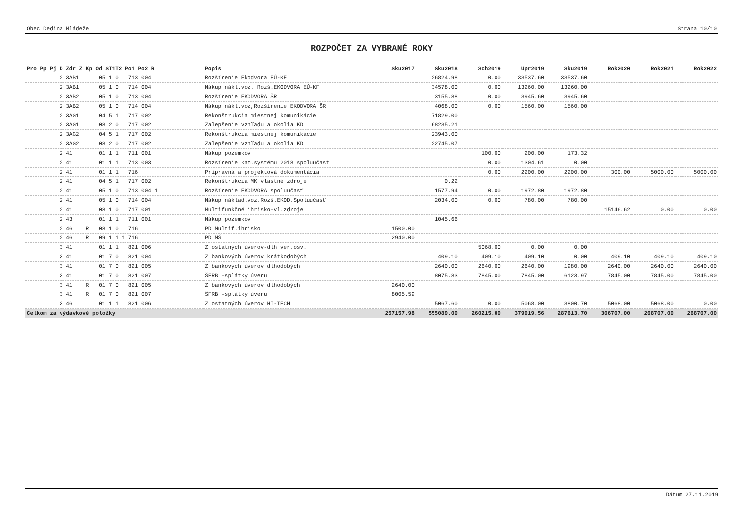Obec Dedina Mládeže Strana 10/10
ROZPOČET ZA VYBRANÉ ROKY
| Pro Pp Pj D Zdr Z Kp Od ST1T2 Po1 Po2 R | Popis | Sku2017 | Sku2018 | Sch2019 | Upr2019 | Sku2019 | Rok2020 | Rok2021 | Rok2022 |
| --- | --- | --- | --- | --- | --- | --- | --- | --- | --- |
| 2 3AB1 05 1 0 713 004 | Rozšírenie Ekodvora EÚ-KF | | 26824.98 | 0.00 | 33537.60 | 33537.60 | | | |
| 2 3AB1 05 1 0 714 004 | Nákup nákl.voz. Rozš.EKODVORA EÚ-KF | | 34578.00 | 0.00 | 13260.00 | 13260.00 | | | |
| 2 3AB2 05 1 0 713 004 | Rozšírenie EKODVORA ŠR | | 3155.88 | 0.00 | 3945.60 | 3945.60 | | | |
| 2 3AB2 05 1 0 714 004 | Nákup nákl.voz,Rozšírenie EKODVORA ŠR | | 4068.00 | 0.00 | 1560.00 | 1560.00 | | | |
| 2 3AG1 04 5 1 717 002 | Rekonštrukcia miestnej komunikácie | | 71829.00 | | | | | | |
| 2 3AG1 08 2 0 717 002 | Zalepšenie vzhľadu a okolia KD | | 68235.21 | | | | | | |
| 2 3AG2 04 5 1 717 002 | Rekonštrukcia miestnej komunikácie | | 23943.00 | | | | | | |
| 2 3AG2 08 2 0 717 002 | Zalepšenie vzhľadu a okolia KD | | 22745.07 | | | | | | |
| 2 41 01 1 1 711 001 | Nákup pozemkov | | | 100.00 | 200.00 | 173.32 | | | |
| 2 41 01 1 1 713 003 | Rozsírenie kam.systému 2018 spoluučast | | | 0.00 | 1304.61 | 0.00 | | | |
| 2 41 01 1 1 716 | Prípravná a projektová dokumentácia | | | 0.00 | 2200.00 | 2200.00 | 300.00 | 5000.00 | 5000.00 |
| 2 41 04 5 1 717 002 | Rekonštrukcia MK vlastné zdroje | | 0.22 | | | | | | |
| 2 41 05 1 0 713 004 1 | Rozšírenie EKODVORA spoluučasť | | 1577.94 | 0.00 | 1972.80 | 1972.80 | | | |
| 2 41 05 1 0 714 004 | Nákup náklad.voz.Rozš.EKOD.Spoluučasť | | 2034.00 | 0.00 | 780.00 | 780.00 | | | |
| 2 41 08 1 0 717 001 | Multifunkčné ihrisko-vl.zdroje | | | | | | 15146.62 | 0.00 | 0.00 |
| 2 43 01 1 1 711 001 | Nákup pozemkov | | 1045.66 | | | | | | |
| 2 46 R 08 1 0 716 | PD Multif.ihrisko | 1500.00 | | | | | | | |
| 2 46 R 09 1 1 1 716 | PD MŠ | 2940.00 | | | | | | | |
| 3 41 01 1 1 821 006 | Z ostatných úverov-dlh ver.osv. | | | 5068.00 | 0.00 | 0.00 | | | |
| 3 41 01 7 0 821 004 | Z bankových úverov krátkodobých | | 409.10 | 409.10 | 409.10 | 0.00 | 409.10 | 409.10 | 409.10 |
| 3 41 01 7 0 821 005 | Z bankových úverov dlhodobých | | 2640.00 | 2640.00 | 2640.00 | 1980.00 | 2640.00 | 2640.00 | 2640.00 |
| 3 41 01 7 0 821 007 | ŠFRB -splátky úveru | | 8075.83 | 7845.00 | 7845.00 | 6123.97 | 7845.00 | 7845.00 | 7845.00 |
| 3 41 R 01 7 0 821 005 | Z bankových úverov dlhodobých | 2640.00 | | | | | | | |
| 3 41 R 01 7 0 821 007 | ŠFRB -splátky úveru | 8005.59 | | | | | | | |
| 3 46 01 1 1 821 006 | Z ostatných úverov HI-TECH | | 5067.60 | 0.00 | 5068.00 | 3800.70 | 5068.00 | 5068.00 | 0.00 |
| Celkom za výdavkové položky | | 257157.98 | 555089.00 | 260215.00 | 379919.56 | 287613.70 | 306707.00 | 268707.00 | 268707.00 |
Dátum 27.11.2019